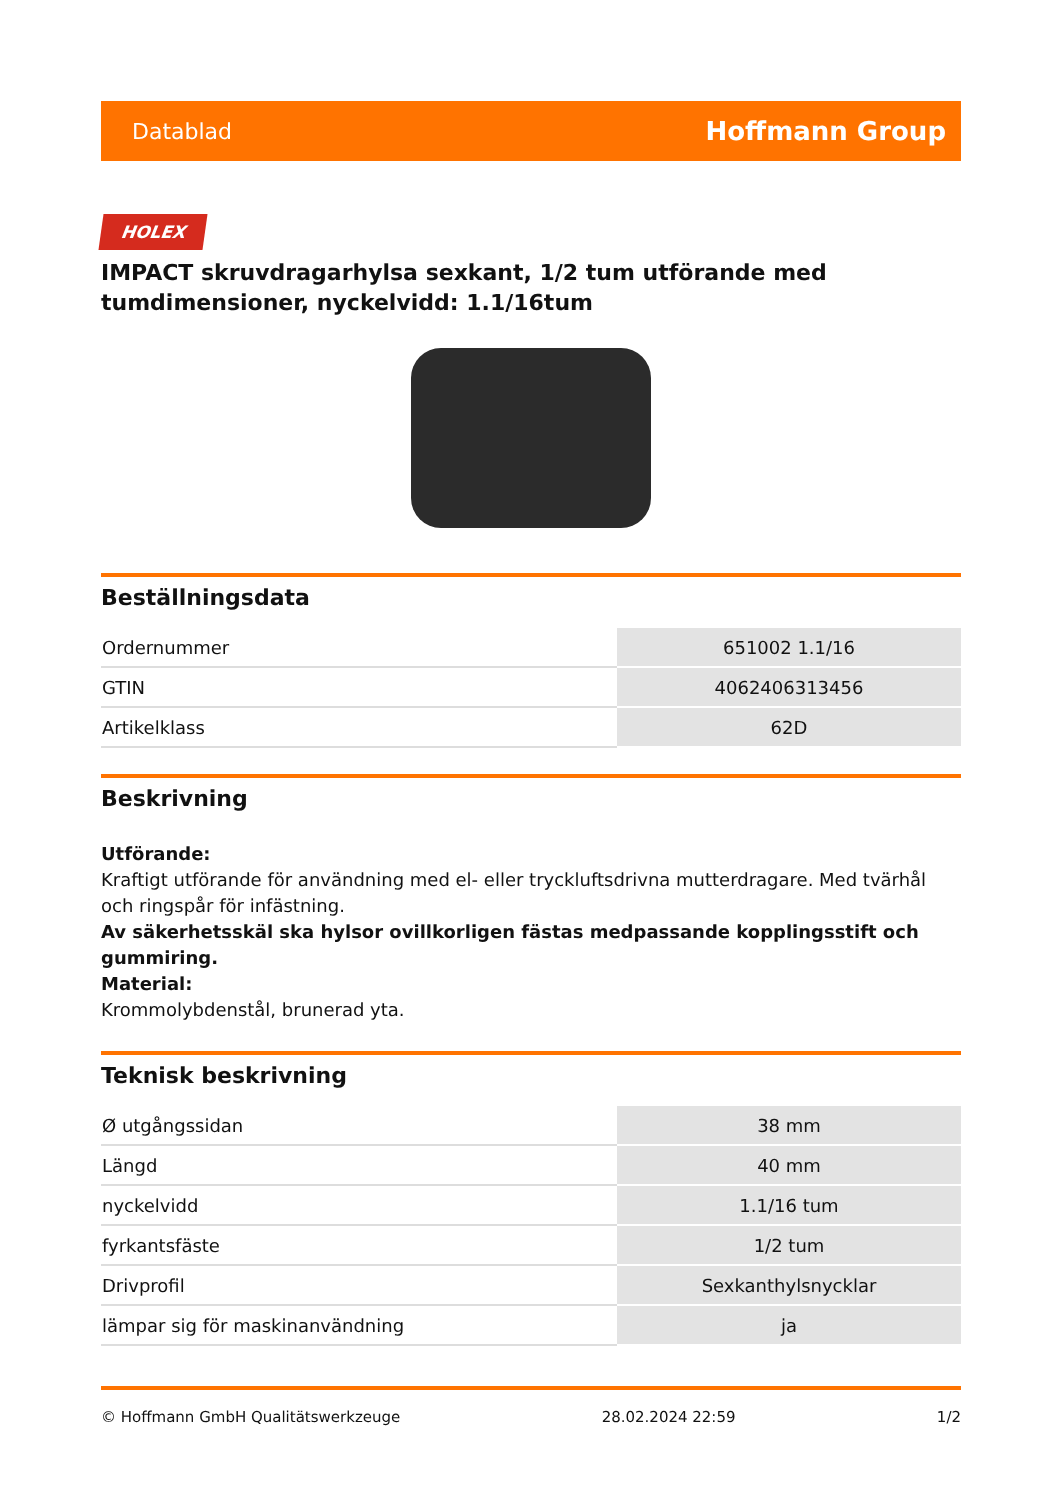Datablad Hoffmann Group
HOLEX
IMPACT skruvdragarhylsa sexkant, 1/2 tum utförande med tumdimensioner, nyckelvidd: 1.1/16tum
Beställningsdata
| Ordernummer | 651002 1.1/16 |
| GTIN | 4062406313456 |
| Artikelklass | 62D |
Beskrivning
Utförande:
Kraftigt utförande för användning med el- eller tryckluftsdrivna mutterdragare. Med tvärhål och ringspår för infästning.
Av säkerhetsskäl ska hylsor ovillkorligen fästas medpassande kopplingsstift och gummiring.
Material:
Krommolybdenstål, brunerad yta.
Teknisk beskrivning
| Ø utgångssidan | 38 mm |
| Längd | 40 mm |
| nyckelvidd | 1.1/16 tum |
| fyrkantsfäste | 1/2 tum |
| Drivprofil | Sexkanthylsnycklar |
| lämpar sig för maskinanvändning | ja |
© Hoffmann GmbH Qualitätswerkzeuge 28.02.2024 22:59 1/2